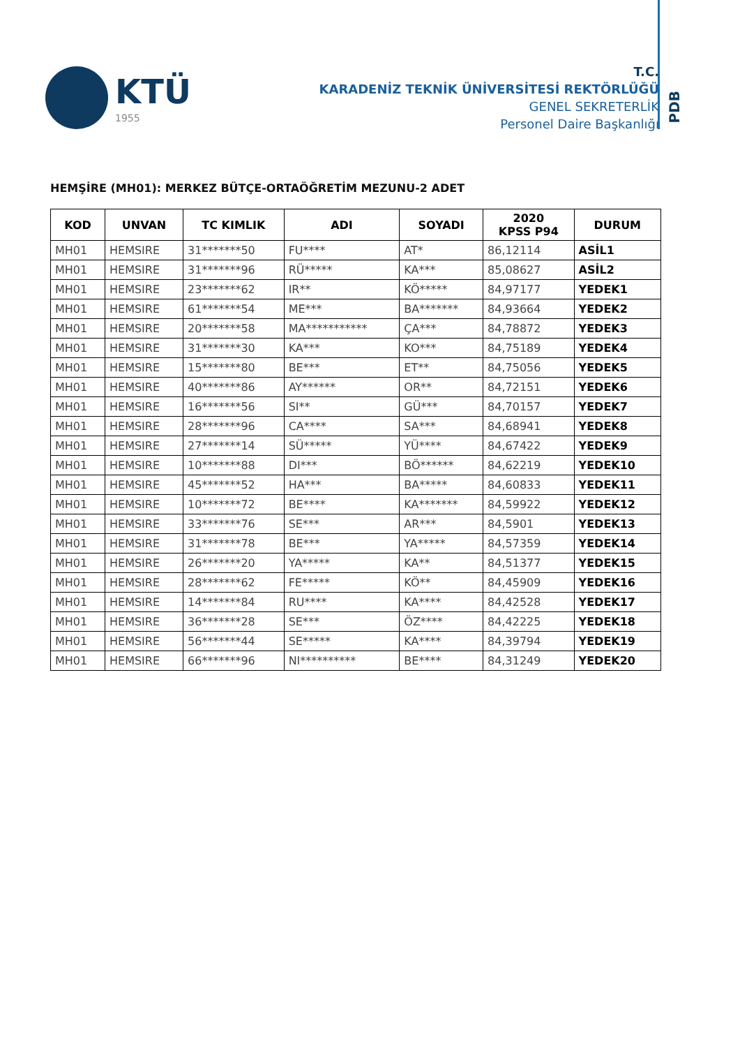KTÜ
1955
T.C.
KARADENİZ TEKNİK ÜNİVERSİTESİ REKTÖRLÜĞÜ
GENEL SEKRETERLİK
Personel Daire Başkanlığı
PDB
HEMŞİRE (MH01): MERKEZ BÜTÇE-ORTAÖĞRETİM MEZUNU-2 ADET
| KOD | UNVAN | TC KIMLIK | ADI | SOYADI | 2020 KPSS P94 | DURUM |
| --- | --- | --- | --- | --- | --- | --- |
| MH01 | HEMSIRE | 31*******50 | FU**** | AT* | 86,12114 | ASİL1 |
| MH01 | HEMSIRE | 31*******96 | RÜ***** | KA*** | 85,08627 | ASİL2 |
| MH01 | HEMSIRE | 23*******62 | IR** | KÖ***** | 84,97177 | YEDEK1 |
| MH01 | HEMSIRE | 61*******54 | ME*** | BA******* | 84,93664 | YEDEK2 |
| MH01 | HEMSIRE | 20*******58 | MA*********** | ÇA*** | 84,78872 | YEDEK3 |
| MH01 | HEMSIRE | 31*******30 | KA*** | KO*** | 84,75189 | YEDEK4 |
| MH01 | HEMSIRE | 15*******80 | BE*** | ET** | 84,75056 | YEDEK5 |
| MH01 | HEMSIRE | 40*******86 | AY****** | OR** | 84,72151 | YEDEK6 |
| MH01 | HEMSIRE | 16*******56 | SI** | GÜ*** | 84,70157 | YEDEK7 |
| MH01 | HEMSIRE | 28*******96 | CA**** | SA*** | 84,68941 | YEDEK8 |
| MH01 | HEMSIRE | 27*******14 | SÜ***** | YÜ**** | 84,67422 | YEDEK9 |
| MH01 | HEMSIRE | 10*******88 | DI*** | BÖ****** | 84,62219 | YEDEK10 |
| MH01 | HEMSIRE | 45*******52 | HA*** | BA***** | 84,60833 | YEDEK11 |
| MH01 | HEMSIRE | 10*******72 | BE**** | KA******* | 84,59922 | YEDEK12 |
| MH01 | HEMSIRE | 33*******76 | SE*** | AR*** | 84,5901 | YEDEK13 |
| MH01 | HEMSIRE | 31*******78 | BE*** | YA***** | 84,57359 | YEDEK14 |
| MH01 | HEMSIRE | 26*******20 | YA***** | KA** | 84,51377 | YEDEK15 |
| MH01 | HEMSIRE | 28*******62 | FE***** | KÖ** | 84,45909 | YEDEK16 |
| MH01 | HEMSIRE | 14*******84 | RU**** | KA**** | 84,42528 | YEDEK17 |
| MH01 | HEMSIRE | 36*******28 | SE*** | ÖZ**** | 84,42225 | YEDEK18 |
| MH01 | HEMSIRE | 56*******44 | SE***** | KA**** | 84,39794 | YEDEK19 |
| MH01 | HEMSIRE | 66*******96 | NI********** | BE**** | 84,31249 | YEDEK20 |